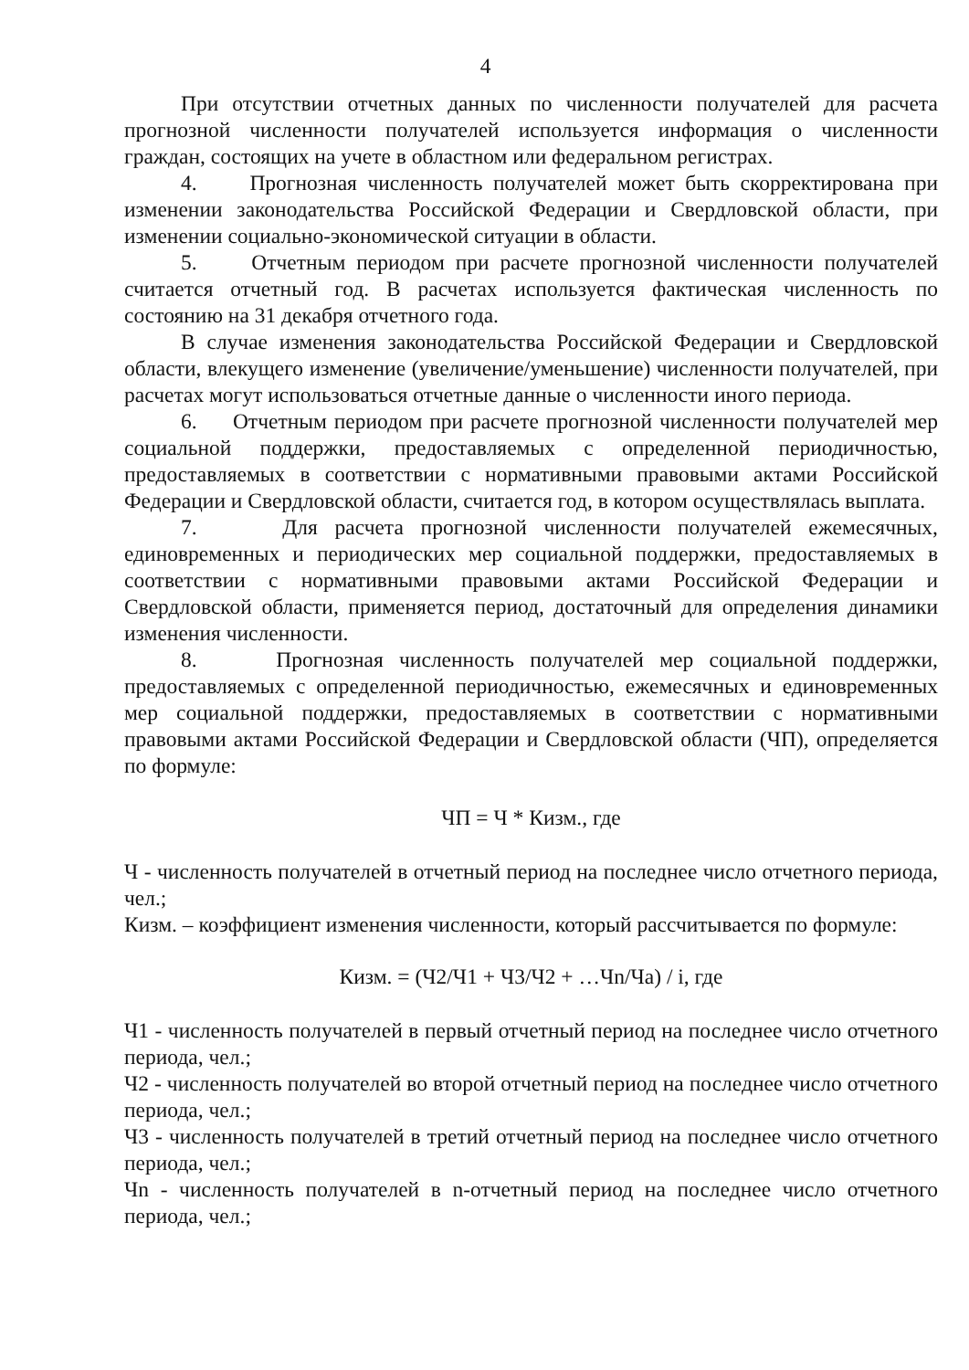4
При отсутствии отчетных данных по численности получателей для расчета прогнозной численности получателей используется информация о численности граждан, состоящих на учете в областном или федеральном регистрах.
4. Прогнозная численность получателей может быть скорректирована при изменении законодательства Российской Федерации и Свердловской области, при изменении социально-экономической ситуации в области.
5. Отчетным периодом при расчете прогнозной численности получателей считается отчетный год. В расчетах используется фактическая численность по состоянию на 31 декабря отчетного года.
В случае изменения законодательства Российской Федерации и Свердловской области, влекущего изменение (увеличение/уменьшение) численности получателей, при расчетах могут использоваться отчетные данные о численности иного периода.
6. Отчетным периодом при расчете прогнозной численности получателей мер социальной поддержки, предоставляемых с определенной периодичностью, предоставляемых в соответствии с нормативными правовыми актами Российской Федерации и Свердловской области, считается год, в котором осуществлялась выплата.
7. Для расчета прогнозной численности получателей ежемесячных, единовременных и периодических мер социальной поддержки, предоставляемых в соответствии с нормативными правовыми актами Российской Федерации и Свердловской области, применяется период, достаточный для определения динамики изменения численности.
8. Прогнозная численность получателей мер социальной поддержки, предоставляемых с определенной периодичностью, ежемесячных и единовременных мер социальной поддержки, предоставляемых в соответствии с нормативными правовыми актами Российской Федерации и Свердловской области (ЧП), определяется по формуле:
ЧП = Ч * Кизм., где
Ч - численность получателей в отчетный период на последнее число отчетного периода, чел.;
Кизм. – коэффициент изменения численности, который рассчитывается по формуле:
Кизм. = (Ч2/Ч1 + Ч3/Ч2 + …Чn/Ча) / i, где
Ч1 - численность получателей в первый отчетный период на последнее число отчетного периода, чел.;
Ч2 - численность получателей во второй отчетный период на последнее число отчетного периода, чел.;
Ч3 - численность получателей в третий отчетный период на последнее число отчетного периода, чел.;
Чn - численность получателей в n-отчетный период на последнее число отчетного периода, чел.;